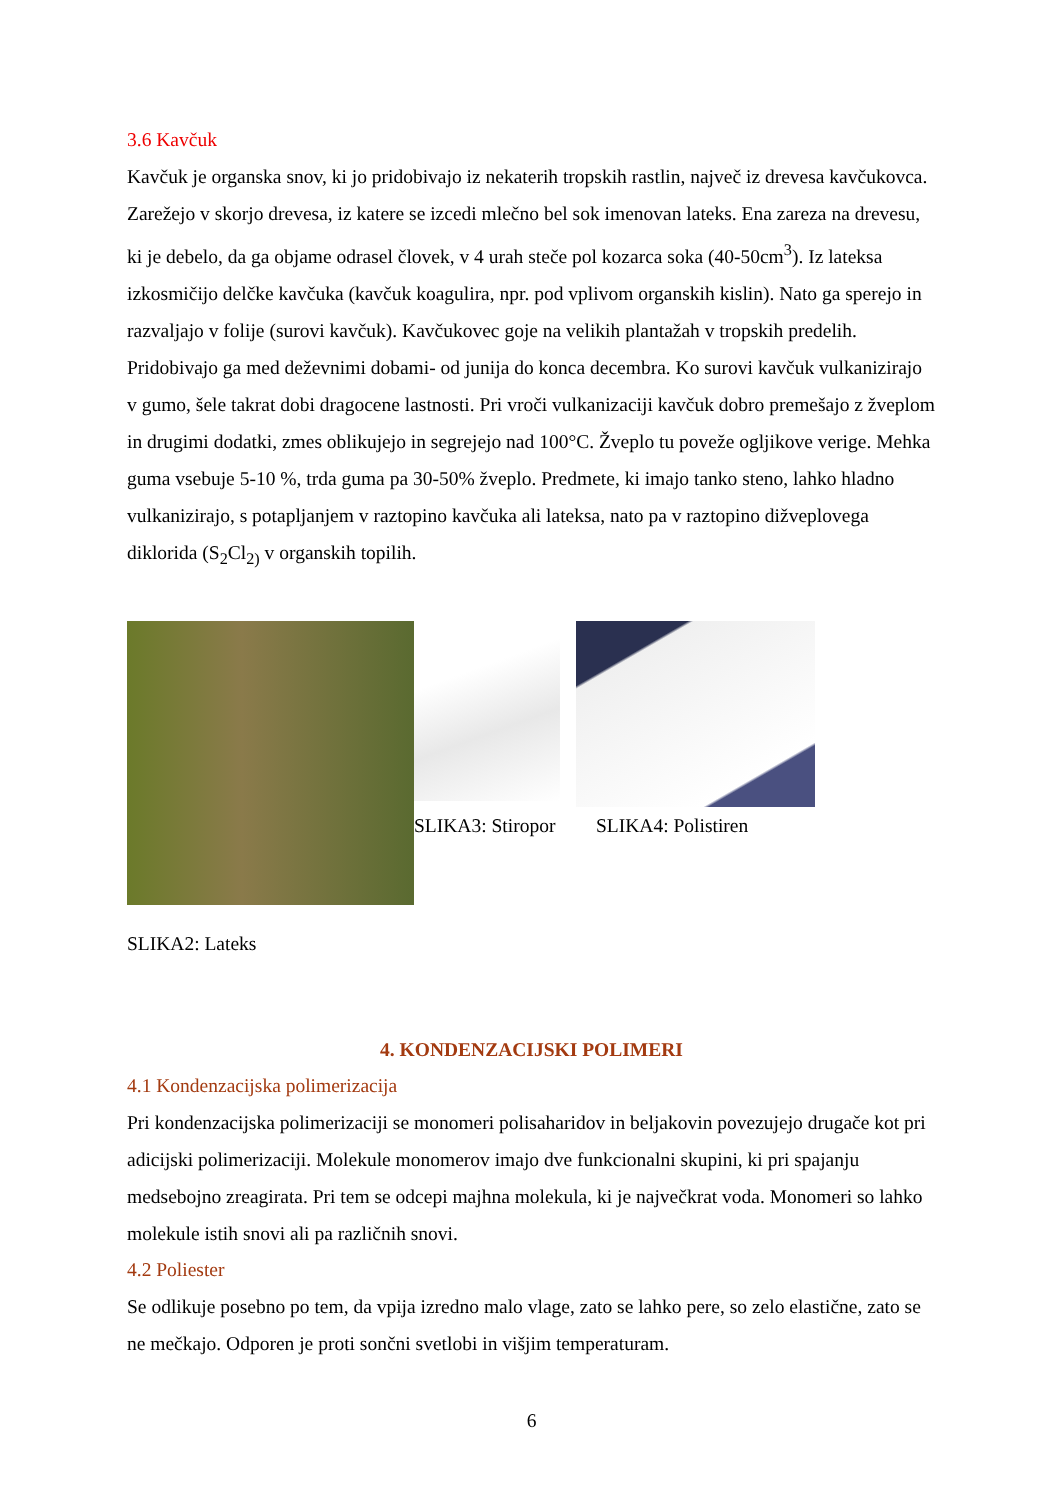3.6 Kavčuk
Kavčuk je organska snov, ki jo pridobivajo iz nekaterih tropskih rastlin, največ iz drevesa kavčukovca. Zarežejo v skorjo drevesa, iz katere se izcedi mlečno bel sok imenovan lateks. Ena zareza na drevesu, ki je debelo, da ga objame odrasel človek, v 4 urah steče pol kozarca soka (40-50cm<sup>3</sup>). Iz lateksa izkosmičijo delčke kavčuka (kavčuk koagulira, npr. pod vplivom organskih kislin). Nato ga sperejo in razvaljajo v folije (surovi kavčuk). Kavčukovec goje na velikih plantažah v tropskih predelih. Pridobivajo ga med deževnimi dobami- od junija do konca decembra. Ko surovi kavčuk vulkanizirajo v gumo, šele takrat dobi dragocene lastnosti. Pri vroči vulkanizaciji kavčuk dobro premešajo z žveplom in drugimi dodatki, zmes oblikujejo in segrejejo nad 100°C. Žveplo tu poveže ogljikove verige. Mehka guma vsebuje 5-10 %, trda guma pa 30-50% žveplo. Predmete, ki imajo tanko steno, lahko hladno vulkanizirajo, s potapljanjem v raztopino kavčuka ali lateksa, nato pa v raztopino dižveplovega diklorida (S<sub>2</sub>Cl<sub>2)</sub> v organskih topilih.
SLIKA3: Stiropor
SLIKA4: Polistiren
SLIKA2: Lateks
4. KONDENZACIJSKI POLIMERI
4.1 Kondenzacijska polimerizacija
Pri kondenzacijska polimerizaciji se monomeri polisaharidov in beljakovin povezujejo drugače kot pri adicijski polimerizaciji. Molekule monomerov imajo dve funkcionalni skupini, ki pri spajanju medsebojno zreagirata. Pri tem se odcepi majhna molekula, ki je največkrat voda. Monomeri so lahko molekule istih snovi ali pa različnih snovi.
4.2 Poliester
Se odlikuje posebno po tem, da vpija izredno malo vlage, zato se lahko pere, so zelo elastične, zato se ne mečkajo. Odporen je proti sončni svetlobi in višjim temperaturam.
6